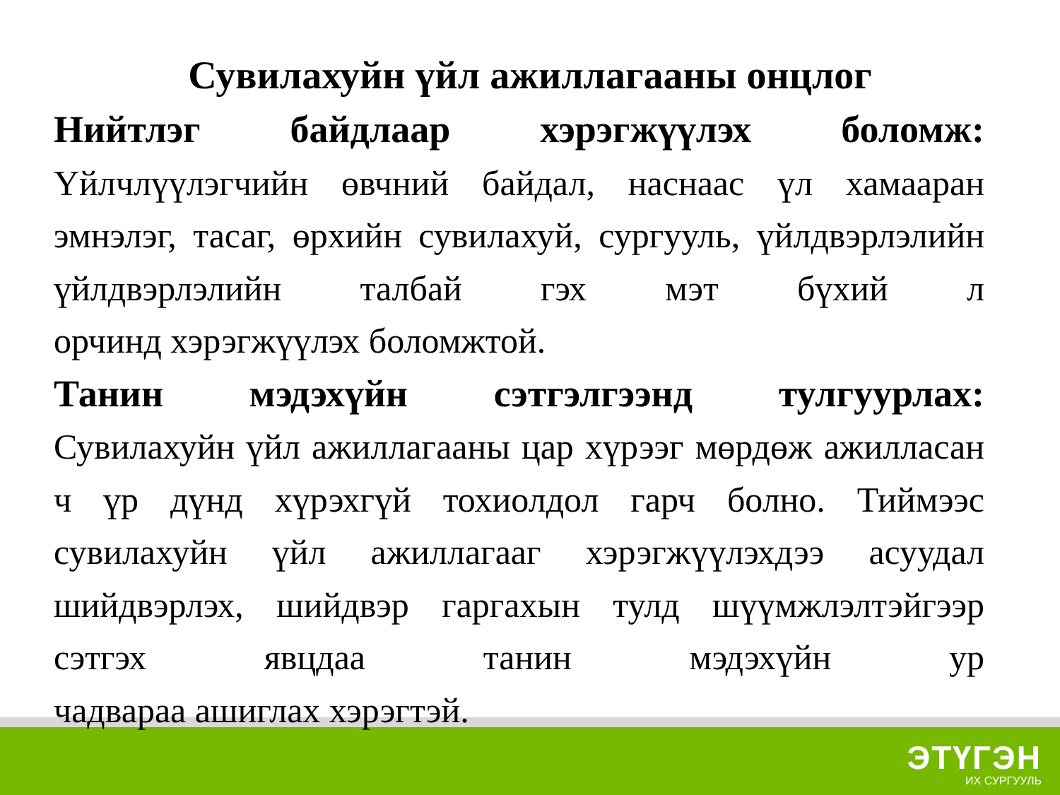Сувилахуйн үйл ажиллагааны онцлог
Нийтлэг байдлаар хэрэгжүүлэх боломж:
Үйлчлүүлэгчийн өвчний байдал, наснаас үл хамааран эмнэлэг, тасаг, өрхийн сувилахуй, сургууль, үйлдвэрлэлийн үйлдвэрлэлийн талбай гэх мэт бүхий л
орчинд хэрэгжүүлэх боломжтой.
Танин мэдэхүйн сэтгэлгээнд тулгуурлах:
Сувилахуйн үйл ажиллагааны цар хүрээг мөрдөж ажилласан ч үр дүнд хүрэхгүй тохиолдол гарч болно. Тиймээс сувилахуйн үйл ажиллагааг хэрэгжүүлэхдээ асуудал шийдвэрлэх, шийдвэр гаргахын тулд шүүмжлэлтэйгээр сэтгэх явцдаа танин мэдэхүйн ур
чадвараа ашиглах хэрэгтэй.
ЭТҮГЭН
ИХ СУРГУУЛЬ